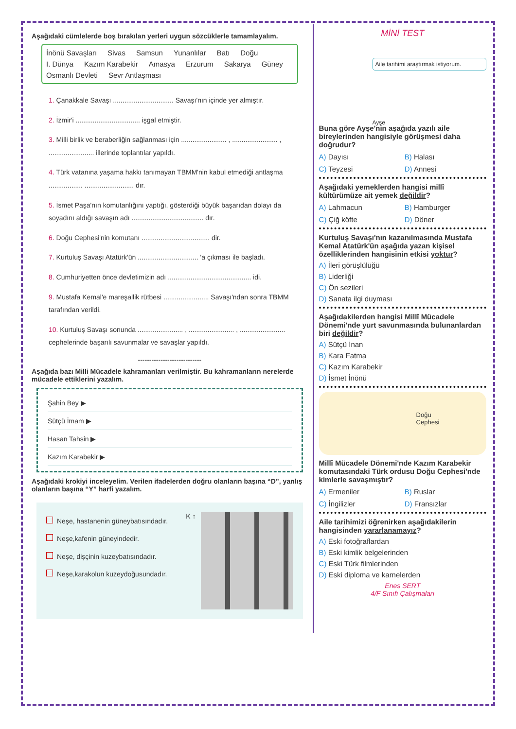Aşağıdaki cümlelerde boş bırakılan yerleri uygun sözcüklerle tamamlayalım.
İnönü Savaşları Sivas Samsun Yunanlılar Batı Doğu I. Dünya Kazım Karabekir Amasya Erzurum Sakarya Güney Osmanlı Devleti Sevr Antlaşması
1. Çanakkale Savaşı ................................ Savaşı'nın içinde yer almıştır.
2. İzmir'i .................................. işgal etmiştir.
3. Milli birlik ve beraberliğin sağlanması için ........................ , ........................ , ........................ illerinde toplantılar yapıldı.
4. Türk vatanına yaşama hakkı tanımayan TBMM'nin kabul etmediği antlaşma .................. .......................... dır.
5. İsmet Paşa'nın komutanlığını yaptığı, gösterdiği büyük başarıdan dolayı da soyadını aldığı savaşın adı ...................................... dır.
6. Doğu Cephesi'nin komutanı .................................... dir.
7. Kurtuluş Savaşı Atatürk'ün ................................ 'a çıkması ile başladı.
8. Cumhuriyetten önce devletimizin adı ............................................ idi.
9. Mustafa Kemal'e mareşallik rütbesi ........................ Savaşı'ndan sonra TBMM tarafından verildi.
10. Kurtuluş Savaşı sonunda ........................ , ........................ , ........................ cephelerinde başarılı savunmalar ve savaşlar yapıldı.
----------------------------
Aşağıda bazı Milli Mücadele kahramanları verilmiştir. Bu kahramanların nerelerde mücadele ettiklerini yazalım.
Şahin Bey ▶
Sütçü İmam ▶
Hasan Tahsin ▶
Kazım Karabekir ▶
Aşağıdaki krokiyi inceleyelim. Verilen ifadelerden doğru olanların başına “D”, yanlış olanların başına “Y” harfi yazalım.
Neşe, hastanenin güneybatısındadır.
Neşe,kafenin güneyindedir.
Neşe, dişçinin kuzeybatısındadır.
Neşe,karakolun kuzeydoğusundadır.
K ↑
MİNİ TEST
Aile tarihimi araştırmak istiyorum.
Ayşe
Buna göre Ayşe'nin aşağıda yazılı aile bireylerinden hangisiyle görüşmesi daha doğrudur?
A) Dayısı
B) Halası
C) Teyzesi
D) Annesi
Aşağıdaki yemeklerden hangisi millî kültürümüze ait yemek değildir?
A) Lahmacun
B) Hamburger
C) Çiğ köfte
D) Döner
Kurtuluş Savaşı'nın kazanılmasında Mustafa Kemal Atatürk'ün aşağıda yazan kişisel özelliklerinden hangisinin etkisi yoktur?
A) İleri görüşlülüğü
B) Liderliği
C) Ön sezileri
D) Sanata ilgi duyması
Aşağıdakilerden hangisi Millî Mücadele Dönemi'nde yurt savunmasında bulunanlardan biri değildir?
A) Sütçü İnan
B) Kara Fatma
C) Kazım Karabekir
D) İsmet İnönü
Doğu
Cephesi
Millî Mücadele Dönemi'nde Kazım Karabekir komutasındaki Türk ordusu Doğu Cephesi'nde kimlerle savaşmıştır?
A) Ermeniler
B) Ruslar
C) İngilizler
D) Fransızlar
Aile tarihimizi öğrenirken aşağıdakilerin hangisinden yararlanamayız?
A) Eski fotoğraflardan
B) Eski kimlik belgelerinden
C) Eski Türk filmlerinden
D) Eski diploma ve karnelerden
Enes SERT
4/F Sınıfı Çalışmaları